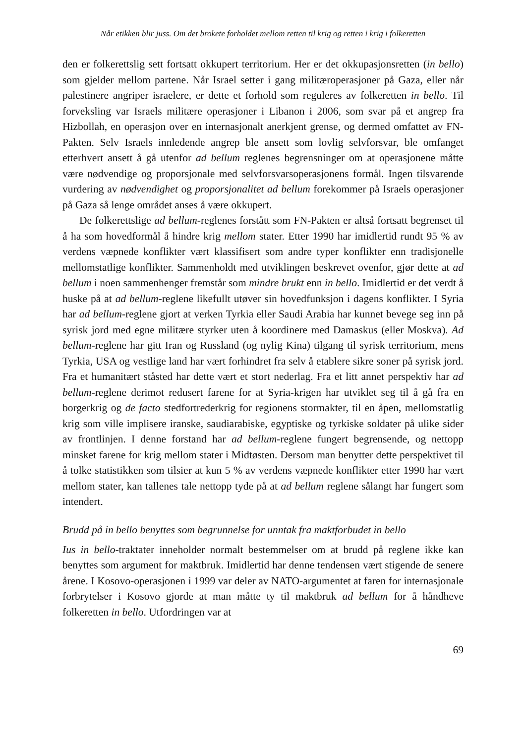Når etikken blir juss. Om det brokete forholdet mellom retten til krig og retten i krig i folkeretten
den er folkerettslig sett fortsatt okkupert territorium. Her er det okkupasjonsretten (in bello) som gjelder mellom partene. Når Israel setter i gang militæroperasjoner på Gaza, eller når palestinere angriper israelere, er dette et forhold som reguleres av folkeretten in bello. Til forveksling var Israels militære operasjoner i Libanon i 2006, som svar på et angrep fra Hizbollah, en operasjon over en internasjonalt anerkjent grense, og dermed omfattet av FN-Pakten. Selv Israels innledende angrep ble ansett som lovlig selvforsvar, ble omfanget etterhvert ansett å gå utenfor ad bellum reglenes begrensninger om at operasjonene måtte være nødvendige og proporsjonale med selvforsvarsoperasjonens formål. Ingen tilsvarende vurdering av nødvendighet og proporsjonalitet ad bellum forekommer på Israels operasjoner på Gaza så lenge området anses å være okkupert.
De folkerettslige ad bellum-reglenes forstått som FN-Pakten er altså fortsatt begrenset til å ha som hovedformål å hindre krig mellom stater. Etter 1990 har imidlertid rundt 95 % av verdens væpnede konflikter vært klassifisert som andre typer konflikter enn tradisjonelle mellomstatlige konflikter. Sammenholdt med utviklingen beskrevet ovenfor, gjør dette at ad bellum i noen sammenhenger fremstår som mindre brukt enn in bello. Imidlertid er det verdt å huske på at ad bellum-reglene likefullt utøver sin hovedfunksjon i dagens konflikter. I Syria har ad bellum-reglene gjort at verken Tyrkia eller Saudi Arabia har kunnet bevege seg inn på syrisk jord med egne militære styrker uten å koordinere med Damaskus (eller Moskva). Ad bellum-reglene har gitt Iran og Russland (og nylig Kina) tilgang til syrisk territorium, mens Tyrkia, USA og vestlige land har vært forhindret fra selv å etablere sikre soner på syrisk jord. Fra et humanitært ståsted har dette vært et stort nederlag. Fra et litt annet perspektiv har ad bellum-reglene derimot redusert farene for at Syria-krigen har utviklet seg til å gå fra en borgerkrig og de facto stedfortrederkrig for regionens stormakter, til en åpen, mellomstatlig krig som ville implisere iranske, saudiarabiske, egyptiske og tyrkiske soldater på ulike sider av frontlinjen. I denne forstand har ad bellum-reglene fungert begrensende, og nettopp minsket farene for krig mellom stater i Midtøsten. Dersom man benytter dette perspektivet til å tolke statistikken som tilsier at kun 5 % av verdens væpnede konflikter etter 1990 har vært mellom stater, kan tallenes tale nettopp tyde på at ad bellum reglene sålangt har fungert som intendert.
Brudd på in bello benyttes som begrunnelse for unntak fra maktforbudet in bello
Ius in bello-traktater inneholder normalt bestemmelser om at brudd på reglene ikke kan benyttes som argument for maktbruk. Imidlertid har denne tendensen vært stigende de senere årene. I Kosovo-operasjonen i 1999 var deler av NATO-argumentet at faren for internasjonale forbrytelser i Kosovo gjorde at man måtte ty til maktbruk ad bellum for å håndheve folkeretten in bello. Utfordringen var at
69